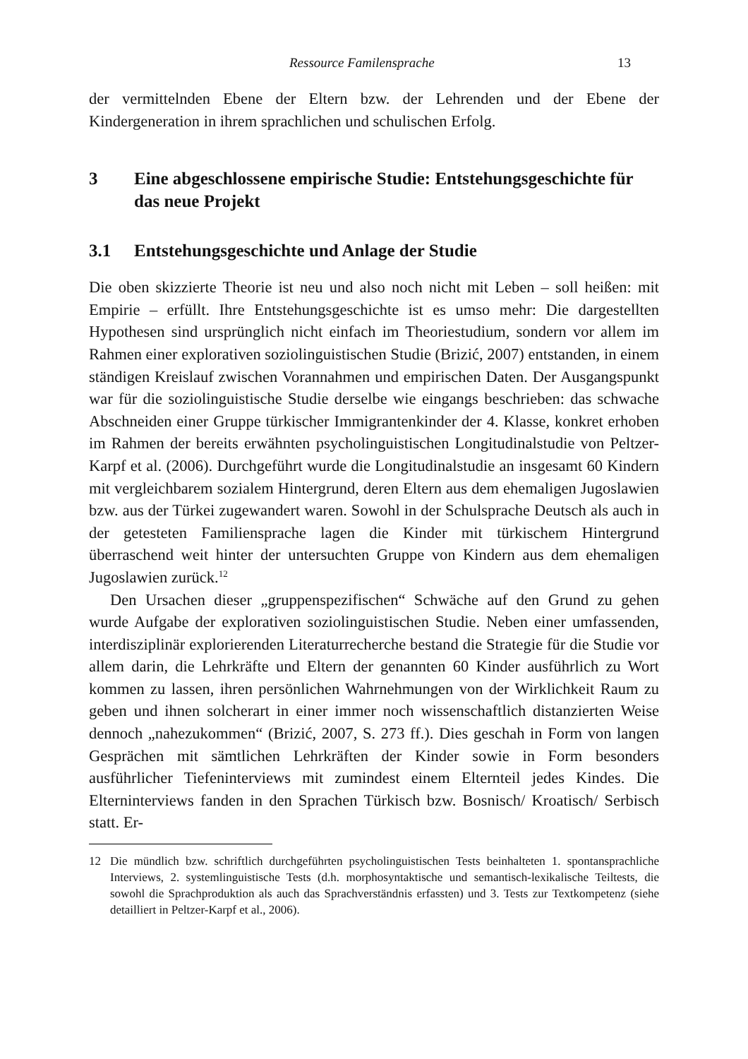Ressource Familensprache 13
der vermittelnden Ebene der Eltern bzw. der Lehrenden und der Ebene der Kindergeneration in ihrem sprachlichen und schulischen Erfolg.
3 Eine abgeschlossene empirische Studie: Entstehungsgeschichte für das neue Projekt
3.1 Entstehungsgeschichte und Anlage der Studie
Die oben skizzierte Theorie ist neu und also noch nicht mit Leben – soll heißen: mit Empirie – erfüllt. Ihre Entstehungsgeschichte ist es umso mehr: Die dargestellten Hypothesen sind ursprünglich nicht einfach im Theoriestudium, sondern vor allem im Rahmen einer explorativen soziolinguistischen Studie (Brizić, 2007) entstanden, in einem ständigen Kreislauf zwischen Vorannahmen und empirischen Daten. Der Ausgangspunkt war für die soziolinguistische Studie derselbe wie eingangs beschrieben: das schwache Abschneiden einer Gruppe türkischer Immigrantenkinder der 4. Klasse, konkret erhoben im Rahmen der bereits erwähnten psycholinguistischen Longitudinalstudie von Peltzer-Karpf et al. (2006). Durchgeführt wurde die Longitudinalstudie an insgesamt 60 Kindern mit vergleichbarem sozialem Hintergrund, deren Eltern aus dem ehemaligen Jugoslawien bzw. aus der Türkei zugewandert waren. Sowohl in der Schulsprache Deutsch als auch in der getesteten Familiensprache lagen die Kinder mit türkischem Hintergrund überraschend weit hinter der untersuchten Gruppe von Kindern aus dem ehemaligen Jugoslawien zurück.<sup>12</sup>
Den Ursachen dieser „gruppenspezifischen“ Schwäche auf den Grund zu gehen wurde Aufgabe der explorativen soziolinguistischen Studie. Neben einer umfassenden, interdisziplinär explorierenden Literaturrecherche bestand die Strategie für die Studie vor allem darin, die Lehrkräfte und Eltern der genannten 60 Kinder ausführlich zu Wort kommen zu lassen, ihren persönlichen Wahrnehmungen von der Wirklichkeit Raum zu geben und ihnen solcherart in einer immer noch wissenschaftlich distanzierten Weise dennoch „nahezukommen“ (Brizić, 2007, S. 273 ff.). Dies geschah in Form von langen Gesprächen mit sämtlichen Lehrkräften der Kinder sowie in Form besonders ausführlicher Tiefeninterviews mit zumindest einem Elternteil jedes Kindes. Die Elterninterviews fanden in den Sprachen Türkisch bzw. Bosnisch/ Kroatisch/ Serbisch statt. Er-
12 Die mündlich bzw. schriftlich durchgeführten psycholinguistischen Tests beinhalteten 1. spontansprachliche Interviews, 2. systemlinguistische Tests (d.h. morphosyntaktische und semantisch-lexikalische Teiltests, die sowohl die Sprachproduktion als auch das Sprachverständnis erfassten) und 3. Tests zur Textkompetenz (siehe detailliert in Peltzer-Karpf et al., 2006).